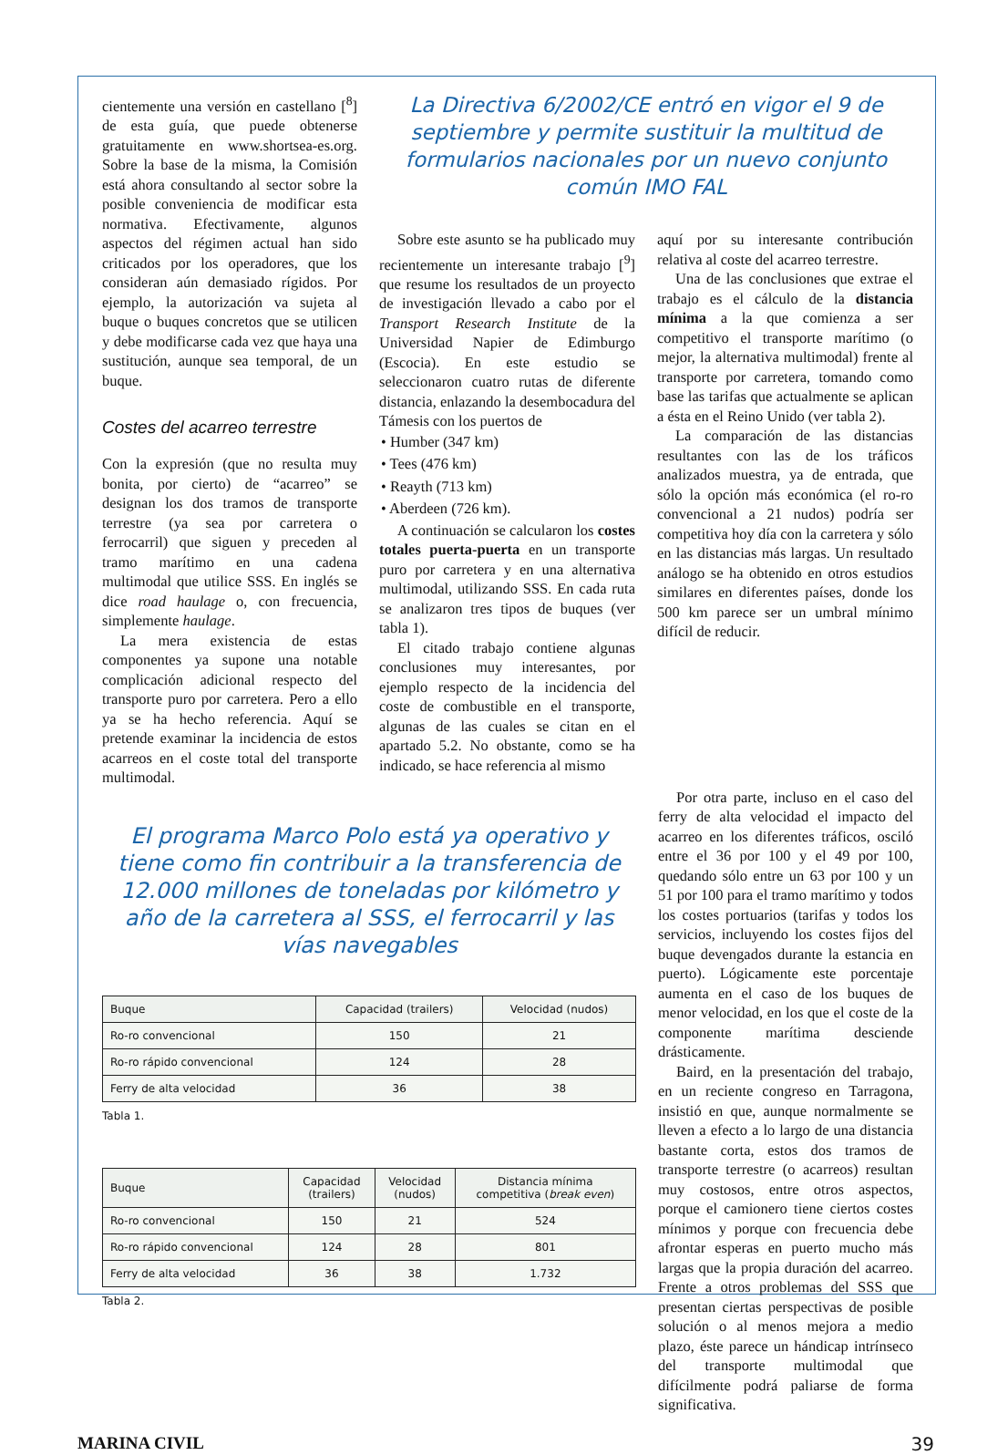cientemente una versión en castellano [<sup>8</sup>] de esta guía, que puede obtenerse gratuitamente en www.shortsea-es.org. Sobre la base de la misma, la Comisión está ahora consultando al sector sobre la posible conveniencia de modificar esta normativa. Efectivamente, algunos aspectos del régimen actual han sido criticados por los operadores, que los consideran aún demasiado rígidos. Por ejemplo, la autorización va sujeta al buque o buques concretos que se utilicen y debe modificarse cada vez que haya una sustitución, aunque sea temporal, de un buque.
Costes del acarreo terrestre
Con la expresión (que no resulta muy bonita, por cierto) de “acarreo” se designan los dos tramos de transporte terrestre (ya sea por carretera o ferrocarril) que siguen y preceden al tramo marítimo en una cadena multimodal que utilice SSS. En inglés se dice road haulage o, con frecuencia, simplemente haulage.
La mera existencia de estas componentes ya supone una notable complicación adicional respecto del transporte puro por carretera. Pero a ello ya se ha hecho referencia. Aquí se pretende examinar la incidencia de estos acarreos en el coste total del transporte multimodal.
La Directiva 6/2002/CE entró en vigor el 9 de septiembre y permite sustituir la multitud de formularios nacionales por un nuevo conjunto común IMO FAL
Sobre este asunto se ha publicado muy recientemente un interesante trabajo [<sup>9</sup>] que resume los resultados de un proyecto de investigación llevado a cabo por el Transport Research Institute de la Universidad Napier de Edimburgo (Escocia). En este estudio se seleccionaron cuatro rutas de diferente distancia, enlazando la desembocadura del Támesis con los puertos de
• Humber (347 km)
• Tees (476 km)
• Reayth (713 km)
• Aberdeen (726 km).
A continuación se calcularon los costes totales puerta-puerta en un transporte puro por carretera y en una alternativa multimodal, utilizando SSS. En cada ruta se analizaron tres tipos de buques (ver tabla 1).
El citado trabajo contiene algunas conclusiones muy interesantes, por ejemplo respecto de la incidencia del coste de combustible en el transporte, algunas de las cuales se citan en el apartado 5.2. No obstante, como se ha indicado, se hace referencia al mismo
aquí por su interesante contribución relativa al coste del acarreo terrestre.
Una de las conclusiones que extrae el trabajo es el cálculo de la distancia mínima a la que comienza a ser competitivo el transporte marítimo (o mejor, la alternativa multimodal) frente al transporte por carretera, tomando como base las tarifas que actualmente se aplican a ésta en el Reino Unido (ver tabla 2).
La comparación de las distancias resultantes con las de los tráficos analizados muestra, ya de entrada, que sólo la opción más económica (el ro-ro convencional a 21 nudos) podría ser competitiva hoy día con la carretera y sólo en las distancias más largas. Un resultado análogo se ha obtenido en otros estudios similares en diferentes países, donde los 500 km parece ser un umbral mínimo difícil de reducir.
El programa Marco Polo está ya operativo y tiene como fin contribuir a la transferencia de 12.000 millones de toneladas por kilómetro y año de la carretera al SSS, el ferrocarril y las vías navegables
| Buque | Capacidad (trailers) | Velocidad (nudos) |
| --- | --- | --- |
| Ro-ro convencional | 150 | 21 |
| Ro-ro rápido convencional | 124 | 28 |
| Ferry de alta velocidad | 36 | 38 |
Tabla 1.
| Buque | Capacidad (trailers) | Velocidad (nudos) | Distancia mínima competitiva ( break even ) |
| --- | --- | --- | --- |
| Ro-ro convencional | 150 | 21 | 524 |
| Ro-ro rápido convencional | 124 | 28 | 801 |
| Ferry de alta velocidad | 36 | 38 | 1.732 |
Tabla 2.
Por otra parte, incluso en el caso del ferry de alta velocidad el impacto del acarreo en los diferentes tráficos, osciló entre el 36 por 100 y el 49 por 100, quedando sólo entre un 63 por 100 y un 51 por 100 para el tramo marítimo y todos los costes portuarios (tarifas y todos los servicios, incluyendo los costes fijos del buque devengados durante la estancia en puerto). Lógicamente este porcentaje aumenta en el caso de los buques de menor velocidad, en los que el coste de la componente marítima desciende drásticamente.
Baird, en la presentación del trabajo, en un reciente congreso en Tarragona, insistió en que, aunque normalmente se lleven a efecto a lo largo de una distancia bastante corta, estos dos tramos de transporte terrestre (o acarreos) resultan muy costosos, entre otros aspectos, porque el camionero tiene ciertos costes mínimos y porque con frecuencia debe afrontar esperas en puerto mucho más largas que la propia duración del acarreo. Frente a otros problemas del SSS que presentan ciertas perspectivas de posible solución o al menos mejora a medio plazo, éste parece un hándicap intrínseco del transporte multimodal que difícilmente podrá paliarse de forma significativa.
MARINA CIVIL 39